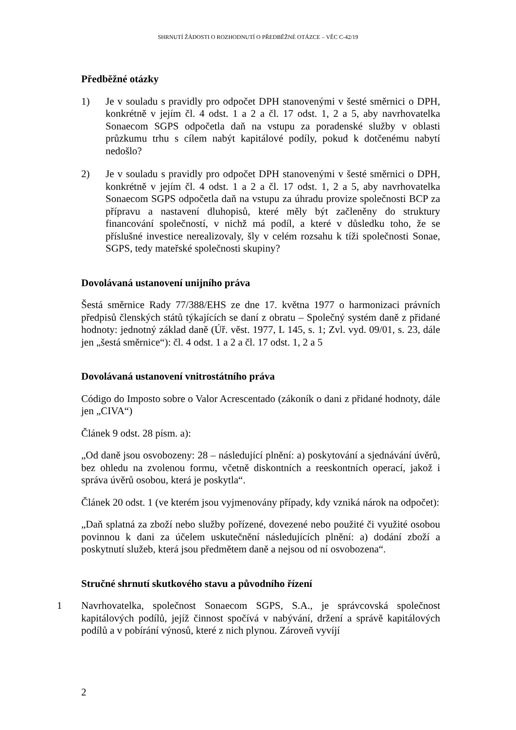SHRNUTÍ ŽÁDOSTI O ROZHODNUTÍ O PŘEDBĚŽNÉ OTÁZCE – VĚC C-42/19
Předběžné otázky
1) Je v souladu s pravidly pro odpočet DPH stanovenými v šesté směrnici o DPH, konkrétně v jejím čl. 4 odst. 1 a 2 a čl. 17 odst. 1, 2 a 5, aby navrhovatelka Sonaecom SGPS odpočetla daň na vstupu za poradenské služby v oblasti průzkumu trhu s cílem nabýt kapitálové podíly, pokud k dotčenému nabytí nedošlo?
2) Je v souladu s pravidly pro odpočet DPH stanovenými v šesté směrnici o DPH, konkrétně v jejím čl. 4 odst. 1 a 2 a čl. 17 odst. 1, 2 a 5, aby navrhovatelka Sonaecom SGPS odpočetla daň na vstupu za úhradu provize společnosti BCP za přípravu a nastavení dluhopisů, které měly být začleněny do struktury financování společností, v nichž má podíl, a které v důsledku toho, že se příslušné investice nerealizovaly, šly v celém rozsahu k tíži společnosti Sonae, SGPS, tedy mateřské společnosti skupiny?
Dovolávaná ustanovení unijního práva
Šestá směrnice Rady 77/388/EHS ze dne 17. května 1977 o harmonizaci právních předpisů členských států týkajících se daní z obratu – Společný systém daně z přidané hodnoty: jednotný základ daně (Úř. věst. 1977, L 145, s. 1; Zvl. vyd. 09/01, s. 23, dále jen „šestá směrnice“): čl. 4 odst. 1 a 2 a čl. 17 odst. 1, 2 a 5
Dovolávaná ustanovení vnitrostátního práva
Código do Imposto sobre o Valor Acrescentado (zákoník o dani z přidané hodnoty, dále jen „CIVA“)
Článek 9 odst. 28 písm. a):
„Od daně jsou osvobozeny: 28 – následující plnění: a) poskytování a sjednávání úvěrů, bez ohledu na zvolenou formu, včetně diskontních a reeskontních operací, jakož i správa úvěrů osobou, která je poskytla“.
Článek 20 odst. 1 (ve kterém jsou vyjmenovány případy, kdy vzniká nárok na odpočet):
„Daň splatná za zboží nebo služby pořízené, dovezené nebo použité či využité osobou povinnou k dani za účelem uskutečnění následujících plnění: a) dodání zboží a poskytnutí služeb, která jsou předmětem daně a nejsou od ní osvobozena“.
Stručné shrnutí skutkového stavu a původního řízení
1 Navrhovatelka, společnost Sonaecom SGPS, S.A., je správcovská společnost kapitálových podílů, jejíž činnost spočívá v nabývání, držení a správě kapitálových podílů a v pobírání výnosů, které z nich plynou. Zároveň vyvíjí
2